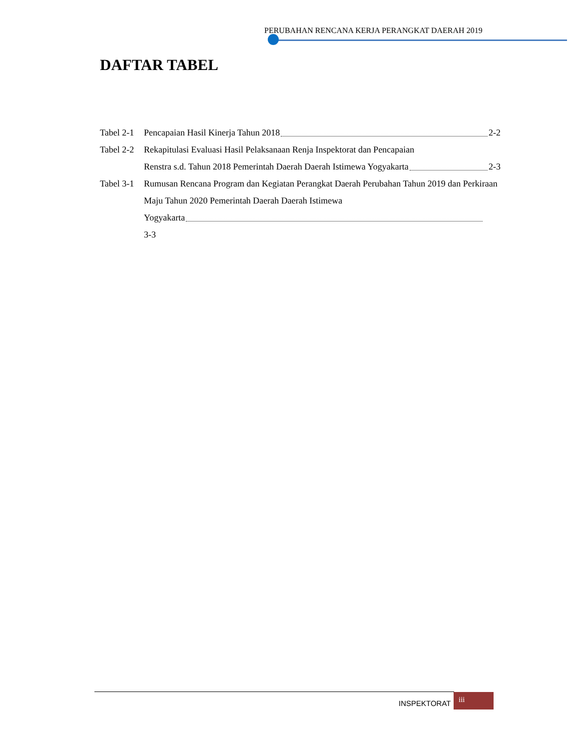PERUBAHAN RENCANA KERJA PERANGKAT DAERAH 2019
DAFTAR TABEL
Tabel 2-1 Pencapaian Hasil Kinerja Tahun 2018 2-2
Tabel 2-2 Rekapitulasi Evaluasi Hasil Pelaksanaan Renja Inspektorat dan Pencapaian
Renstra s.d. Tahun 2018 Pemerintah Daerah Daerah Istimewa Yogyakarta 2-3
Tabel 3-1 Rumusan Rencana Program dan Kegiatan Perangkat Daerah Perubahan Tahun 2019 dan Perkiraan Maju Tahun 2020 Pemerintah Daerah Daerah Istimewa
Yogyakarta
3-3
INSPEKTORAT
iii